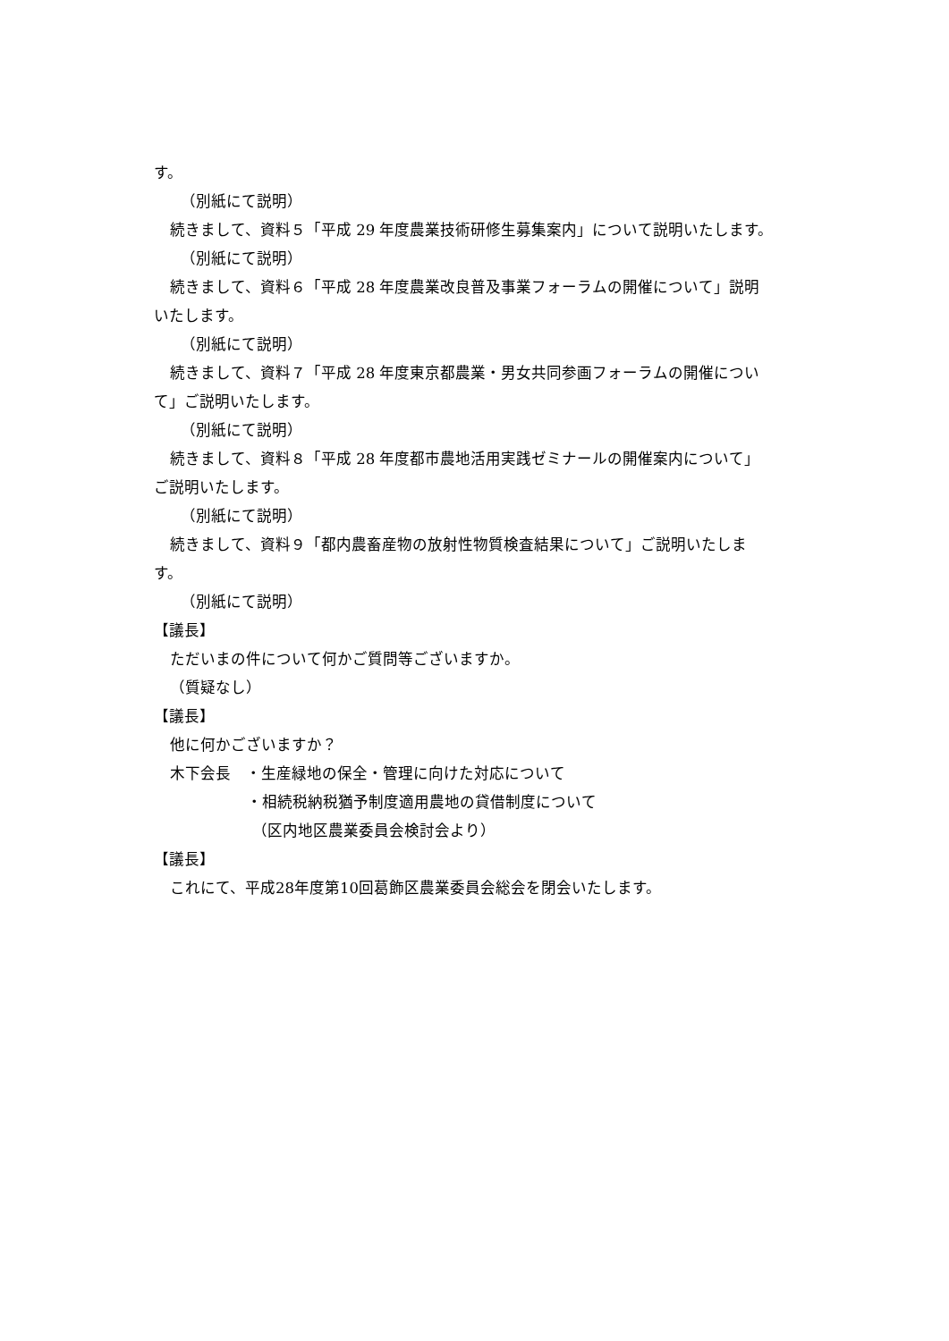す。
（別紙にて説明）
続きまして、資料５「平成 29 年度農業技術研修生募集案内」について説明いたします。
（別紙にて説明）
続きまして、資料６「平成 28 年度農業改良普及事業フォーラムの開催について」説明
いたします。
（別紙にて説明）
続きまして、資料７「平成 28 年度東京都農業・男女共同参画フォーラムの開催につい
て」ご説明いたします。
（別紙にて説明）
続きまして、資料８「平成 28 年度都市農地活用実践ゼミナールの開催案内について」
ご説明いたします。
（別紙にて説明）
続きまして、資料９「都内農畜産物の放射性物質検査結果について」ご説明いたしま
す。
（別紙にて説明）
【議長】
ただいまの件について何かご質問等ございますか。
（質疑なし）
【議長】
他に何かございますか？
木下会長　・生産緑地の保全・管理に向けた対応について
・相続税納税猶予制度適用農地の貸借制度について
（区内地区農業委員会検討会より）
【議長】
これにて、平成28年度第10回葛飾区農業委員会総会を閉会いたします。